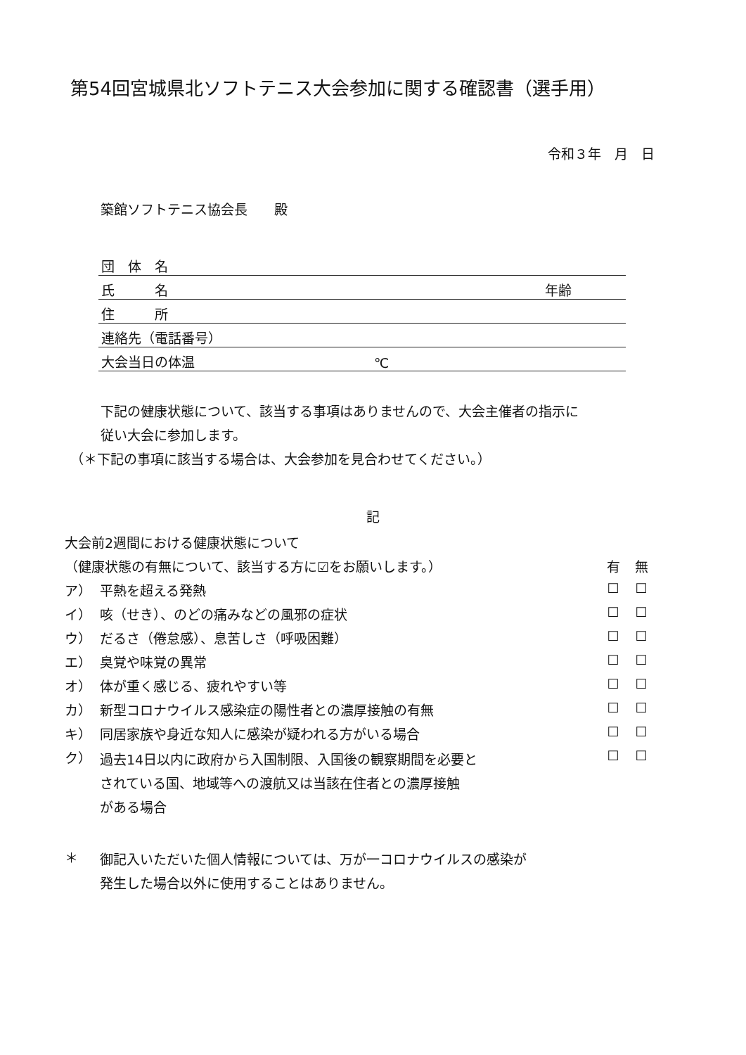第54回宮城県北ソフトテニス大会参加に関する確認書（選手用）
令和３年　月　日
築館ソフトテニス協会長　　殿
| 団 体 名 | | |
| 氏 名 | | 年齢 |
| 住 所 | | |
| 連絡先（電話番号） | | |
| 大会当日の体温 | ℃ | |
下記の健康状態について、該当する事項はありませんので、大会主催者の指示に
従い大会に参加します。
（＊下記の事項に該当する場合は、大会参加を見合わせてください。）
記
| 大会前2週間における健康状態について | | | |
| （健康状態の有無について、該当する方に☑をお願いします。） | | 有 | 無 |
| ア） | 平熱を超える発熱 | ☐ | ☐ |
| イ） | 咳（せき）、のどの痛みなどの風邪の症状 | ☐ | ☐ |
| ウ） | だるさ（倦怠感）、息苦しさ（呼吸困難） | ☐ | ☐ |
| エ） | 臭覚や味覚の異常 | ☐ | ☐ |
| オ） | 体が重く感じる、疲れやすい等 | ☐ | ☐ |
| カ） | 新型コロナウイルス感染症の陽性者との濃厚接触の有無 | ☐ | ☐ |
| キ） | 同居家族や身近な知人に感染が疑われる方がいる場合 | ☐ | ☐ |
| ク） | 過去14日以内に政府から入国制限、入国後の観察期間を必要と されている国、地域等への渡航又は当該在住者との濃厚接触 がある場合 | ☐ | ☐ |
| ＊ | 御記入いただいた個人情報については、万が一コロナウイルスの感染が 発生した場合以外に使用することはありません。 |